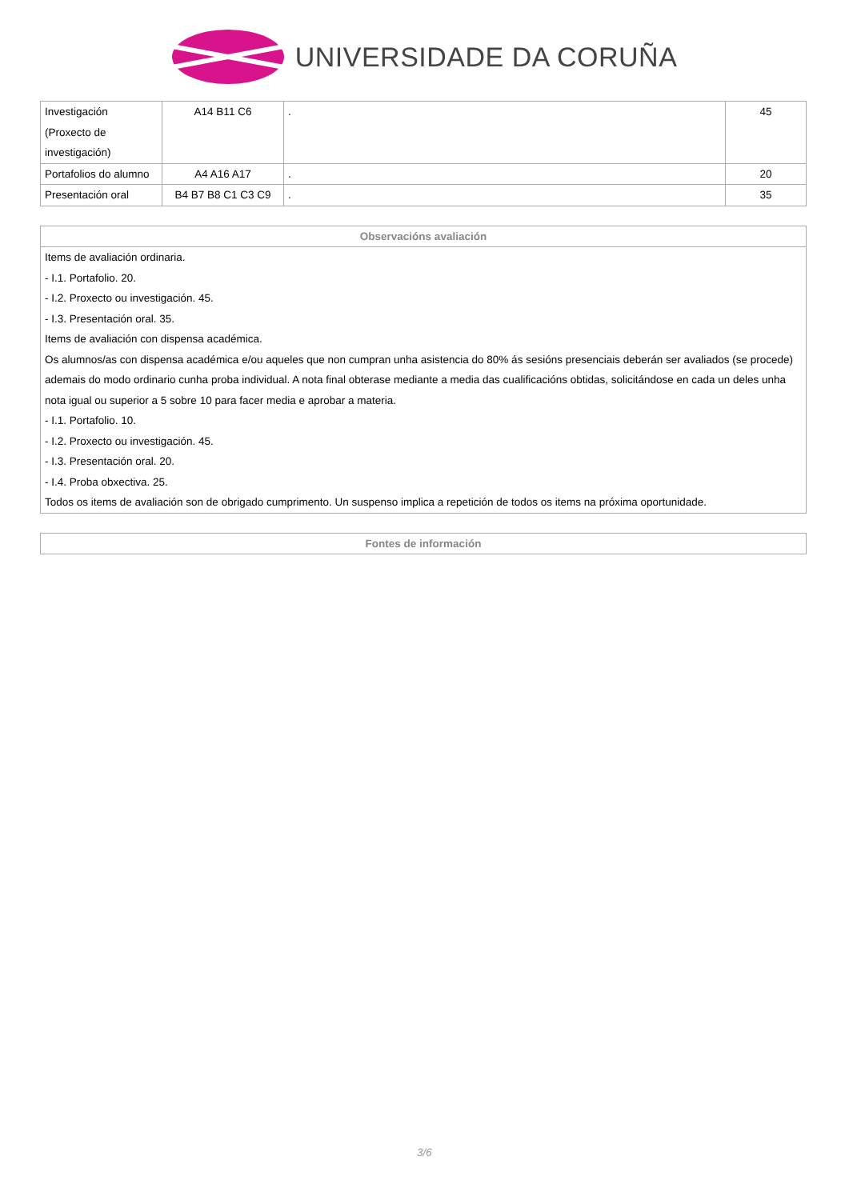UNIVERSIDADE DA CORUÑA
| Investigación (Proxecto de investigación) | A14 B11 C6 | . | 45 |
| Portafolios do alumno | A4 A16 A17 | . | 20 |
| Presentación oral | B4 B7 B8 C1 C3 C9 | . | 35 |
| Observacións avaliación |
| --- |
| Items de avaliación ordinaria. - I.1. Portafolio. 20. - I.2. Proxecto ou investigación. 45. - I.3. Presentación oral. 35. Items de avaliación con dispensa académica. Os alumnos/as con dispensa académica e/ou aqueles que non cumpran unha asistencia do 80% ás sesións presenciais deberán ser avaliados (se procede) ademais do modo ordinario cunha proba individual. A nota final obterase mediante a media das cualificacións obtidas, solicitándose en cada un deles unha nota igual ou superior a 5 sobre 10 para facer media e aprobar a materia. - I.1. Portafolio. 10. - I.2. Proxecto ou investigación. 45. - I.3. Presentación oral. 20. - I.4. Proba obxectiva. 25. Todos os items de avaliación son de obrigado cumprimento. Un suspenso implica a repetición de todos os items na próxima oportunidade. |
| Fontes de información |
| --- |
3/6